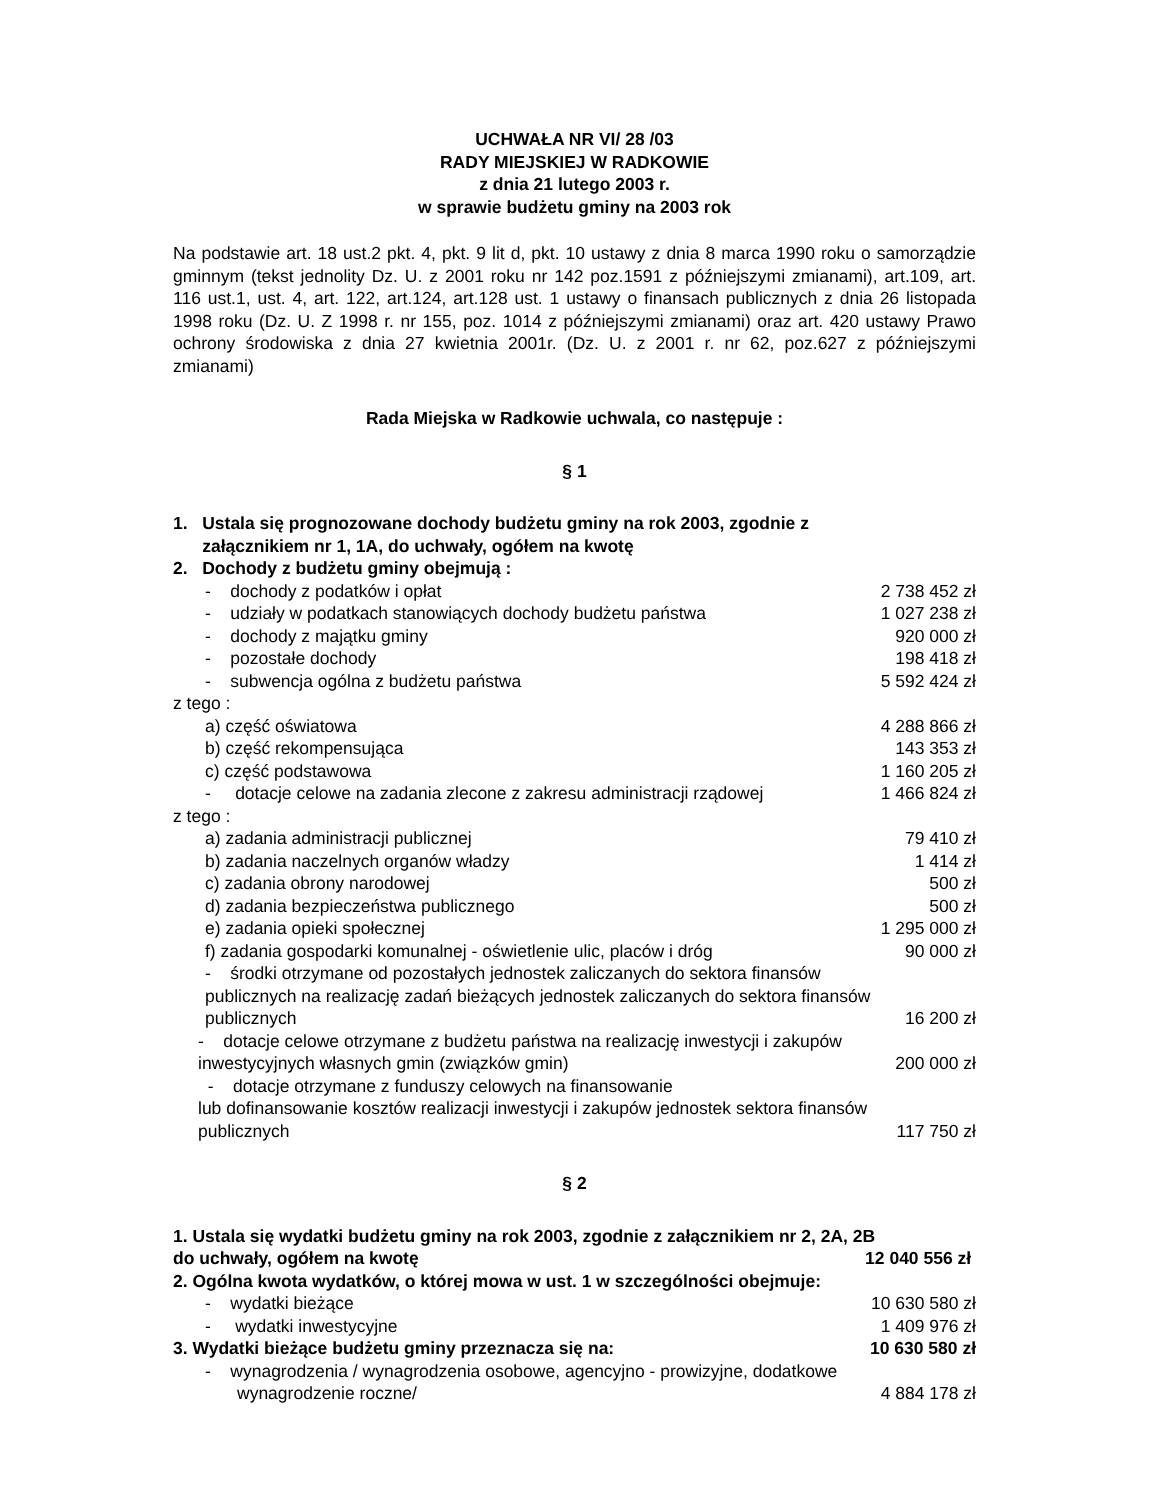UCHWAŁA NR VI/ 28 /03
RADY MIEJSKIEJ W RADKOWIE
z dnia 21 lutego 2003 r.
w sprawie budżetu gminy na 2003 rok
Na podstawie art. 18 ust.2 pkt. 4, pkt. 9 lit d, pkt. 10 ustawy z dnia 8 marca 1990 roku o samorządzie gminnym (tekst jednolity Dz. U. z 2001 roku nr 142 poz.1591 z późniejszymi zmianami), art.109, art. 116 ust.1, ust. 4, art. 122, art.124, art.128 ust. 1 ustawy o finansach publicznych z dnia 26 listopada 1998 roku (Dz. U. Z 1998 r. nr 155, poz. 1014 z późniejszymi zmianami) oraz art. 420 ustawy Prawo ochrony środowiska z dnia 27 kwietnia 2001r. (Dz. U. z 2001 r. nr 62, poz.627 z późniejszymi zmianami)
Rada Miejska w Radkowie uchwala, co następuje :
§ 1
1. Ustala się prognozowane dochody budżetu gminy na rok 2003, zgodnie z
załącznikiem nr 1, 1A, do uchwały, ogółem na kwotę
2. Dochody z budżetu gminy obejmują :
- dochody z podatków i opłat 2 738 452 zł
- udziały w podatkach stanowiących dochody budżetu państwa 1 027 238 zł
- dochody z majątku gminy 920 000 zł
- pozostałe dochody 198 418 zł
- subwencja ogólna z budżetu państwa 5 592 424 zł
z tego :
a) część oświatowa 4 288 866 zł
b) część rekompensująca 143 353 zł
c) część podstawowa 1 160 205 zł
- dotacje celowe na zadania zlecone z zakresu administracji rządowej 1 466 824 zł
z tego :
a) zadania administracji publicznej 79 410 zł
b) zadania naczelnych organów władzy 1 414 zł
c) zadania obrony narodowej 500 zł
d) zadania bezpieczeństwa publicznego 500 zł
e) zadania opieki społecznej 1 295 000 zł
f) zadania gospodarki komunalnej - oświetlenie ulic, placów i dróg 90 000 zł
- środki otrzymane od pozostałych jednostek zaliczanych do sektora finansów
publicznych na realizację zadań bieżących jednostek zaliczanych do sektora finansów
publicznych 16 200 zł
- dotacje celowe otrzymane z budżetu państwa na realizację inwestycji i zakupów
inwestycyjnych własnych gmin (związków gmin) 200 000 zł
- dotacje otrzymane z funduszy celowych na finansowanie
lub dofinansowanie kosztów realizacji inwestycji i zakupów jednostek sektora finansów
publicznych 117 750 zł
§ 2
1. Ustala się wydatki budżetu gminy na rok 2003, zgodnie z załącznikiem nr 2, 2A, 2B
do uchwały, ogółem na kwotę 12 040 556 zł
2. Ogólna kwota wydatków, o której mowa w ust. 1 w szczególności obejmuje:
- wydatki bieżące 10 630 580 zł
- wydatki inwestycyjne 1 409 976 zł
3. Wydatki bieżące budżetu gminy przeznacza się na: 10 630 580 zł
- wynagrodzenia / wynagrodzenia osobowe, agencyjno - prowizyjne, dodatkowe
wynagrodzenie roczne/ 4 884 178 zł